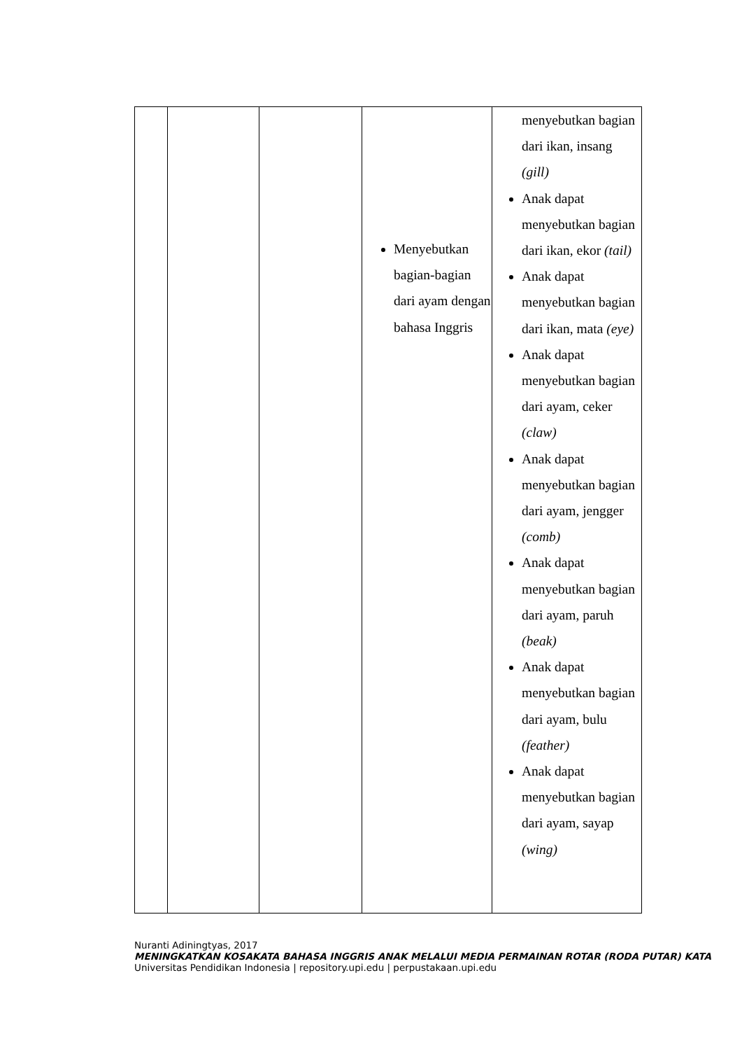| | | | Menyebutkan bagian-bagian dari ayam dengan bahasa Inggris | menyebutkan bagian dari ikan, insang (gill) Anak dapat menyebutkan bagian dari ikan, ekor (tail) Anak dapat menyebutkan bagian dari ikan, mata (eye) Anak dapat menyebutkan bagian dari ayam, ceker (claw) Anak dapat menyebutkan bagian dari ayam, jengger (comb) Anak dapat menyebutkan bagian dari ayam, paruh (beak) Anak dapat menyebutkan bagian dari ayam, bulu (feather) Anak dapat menyebutkan bagian dari ayam, sayap (wing) |
Nuranti Adiningtyas, 2017
MENINGKATKAN KOSAKATA BAHASA INGGRIS ANAK MELALUI MEDIA PERMAINAN ROTAR (RODA PUTAR) KATA
Universitas Pendidikan Indonesia | repository.upi.edu | perpustakaan.upi.edu